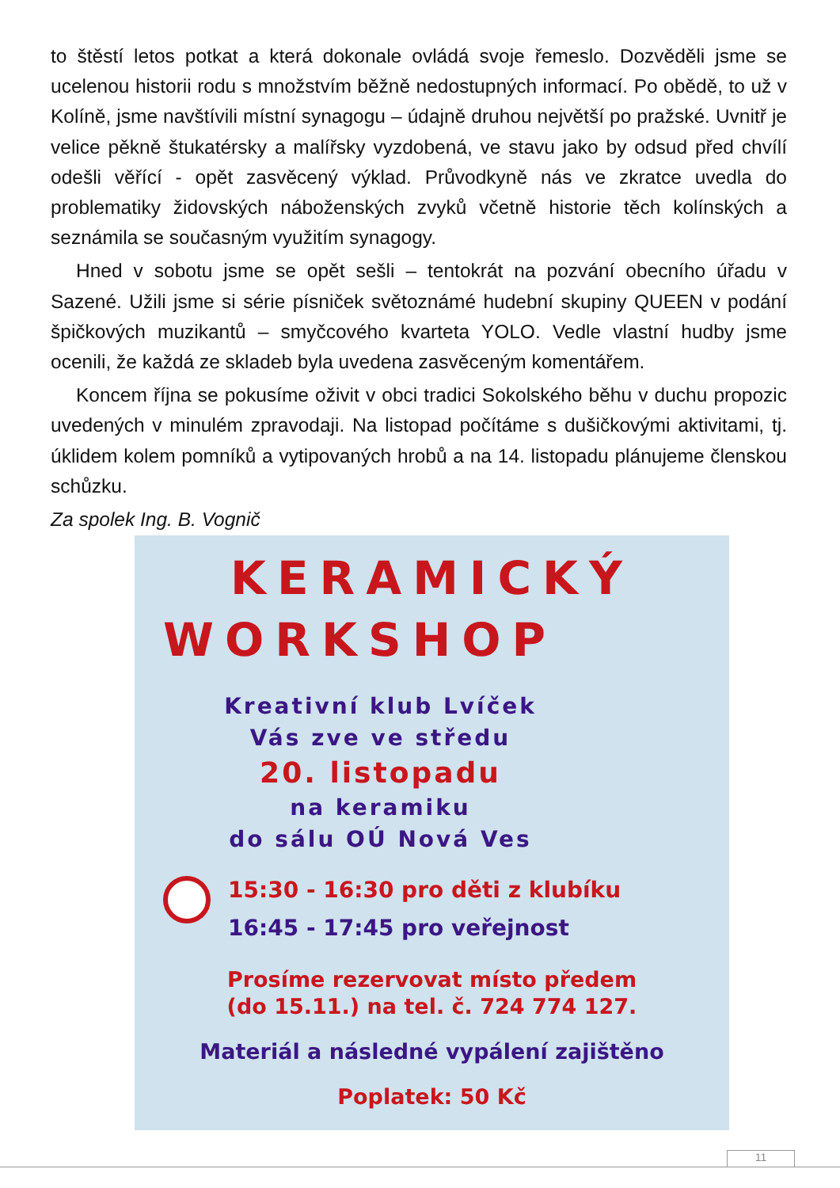to štěstí letos potkat a která dokonale ovládá svoje řemeslo. Dozvěděli jsme se ucelenou historii rodu s množstvím běžně nedostupných informací. Po obědě, to už v Kolíně, jsme navštívili místní synagogu – údajně druhou největší po pražské. Uvnitř je velice pěkně štukatérsky a malířsky vyzdobená, ve stavu jako by odsud před chvílí odešli věřící - opět zasvěcený výklad. Průvodkyně nás ve zkratce uvedla do problematiky židovských náboženských zvyků včetně historie těch kolínských a seznámila se současným využitím synagogy.
Hned v sobotu jsme se opět sešli – tentokrát na pozvání obecního úřadu v Sazené. Užili jsme si série písniček světoznámé hudební skupiny QUEEN v podání špičkových muzikantů – smyčcového kvarteta YOLO. Vedle vlastní hudby jsme ocenili, že každá ze skladeb byla uvedena zasvěceným komentářem.
Koncem října se pokusíme oživit v obci tradici Sokolského běhu v duchu propozic uvedených v minulém zpravodaji. Na listopad počítáme s dušičkovými aktivitami, tj. úklidem kolem pomníků a vytipovaných hrobů a na 14. listopadu plánujeme členskou schůzku.
Za spolek Ing. B. Vognič
KERAMICKÝ
WORKSHOP
Kreativní klub Lvíček
Vás zve ve středu
20. listopadu
na keramiku
do sálu OÚ Nová Ves
15:30 - 16:30 pro děti z klubíku
16:45 - 17:45 pro veřejnost
Prosíme rezervovat místo předem
(do 15.11.) na tel. č. 724 774 127.
Materiál a následné vypálení zajištěno
Poplatek: 50 Kč
11